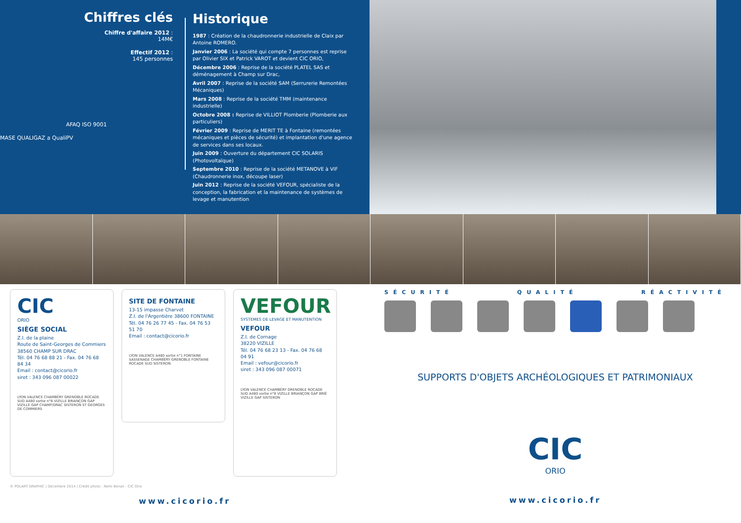Chiffres clés
Chiffre d'affaire 2012 :
14M€
Effectif 2012 :
145 personnes
AFAQ ISO 9001
MASE QUALIGAZ a QualiPV
Historique
1987 : Création de la chaudronnerie industrielle de Claix par Antoine ROMERO.
Janvier 2006 : La société qui compte 7 personnes est reprise par Olivier SIX et Patrick VAROT et devient CIC ORIO,
Décembre 2006 : Reprise de la société PLATEL SAS et déménagement à Champ sur Drac,
Avril 2007 : Reprise de la société SAM (Serrurerie Remontées Mécaniques)
Mars 2008 : Reprise de la société TMM (maintenance industrielle)
Octobre 2008 : Reprise de VILLIOT Plomberie (Plomberie aux particuliers)
Février 2009 : Reprise de MERIT TE à Fontaine (remontées mécaniques et pièces de sécurité) et implantation d'une agence de services dans ses locaux.
Juin 2009 : Ouverture du département CIC SOLARIS (Photovoltaïque)
Septembre 2010 : Reprise de la société METANOVE à VIF (Chaudronnerie inox, découpe laser)
Juin 2012 : Reprise de la société VEFOUR, spécialiste de la conception, la fabrication et la maintenance de systèmes de levage et manutention
CIC
ORIO
SIÈGE SOCIAL
Z.I. de la plaine
Route de Saint-Georges de Commiers
38560 CHAMP SUR DRAC
Tél. 04 76 68 88 21 - Fax. 04 76 68 84 34
Email : contact@cicorio.fr
siret : 343 096 087 00022
LYON VALENCE CHAMBÉRY GRENOBLE ROCADE SUD A480 sortie n°8 VIZILLE BRIANÇON GAP VIZILLE GAP CHAMP/DRAC SISTERON ST GEORGES DE COMMIERS
SITE DE FONTAINE
13-15 impasse Charvet
Z.I. de l'Argentière 38600 FONTAINE
Tél. 04 76 26 77 45 - Fax. 04 76 53 51 70
Email : contact@cicorio.fr
LYON VALENCE A480 sortie n°1 FONTAINE SASSENAGE CHAMBÉRY GRENOBLE FONTAINE ROCADE SUD SISTERON
VEFOUR
SYSTEMES DE LEVAGE ET MANUTENTION
VEFOUR
Z.I. de Cornage
38220 VIZILLE
Tél. 04 76 68 23 13 - Fax. 04 76 68 04 91
Email : vefour@cicorio.fr
siret : 343 096 087 00071
LYON VALENCE CHAMBÉRY GRENOBLE ROCADE SUD A480 sortie n°8 VIZILLE BRIANÇON GAP BRIÉ VIZILLE GAP SISTERON
© POLART GRAPHIC | Décembre 2014 | Crédit photo : Remi Benali - CIC Orio
www.cicorio.fr
SÉCURITÉ QUALITÉ RÉACTIVITÉ
SUPPORTS D'OBJETS ARCHÉOLOGIQUES ET PATRIMONIAUX
CIC
ORIO
www.cicorio.fr